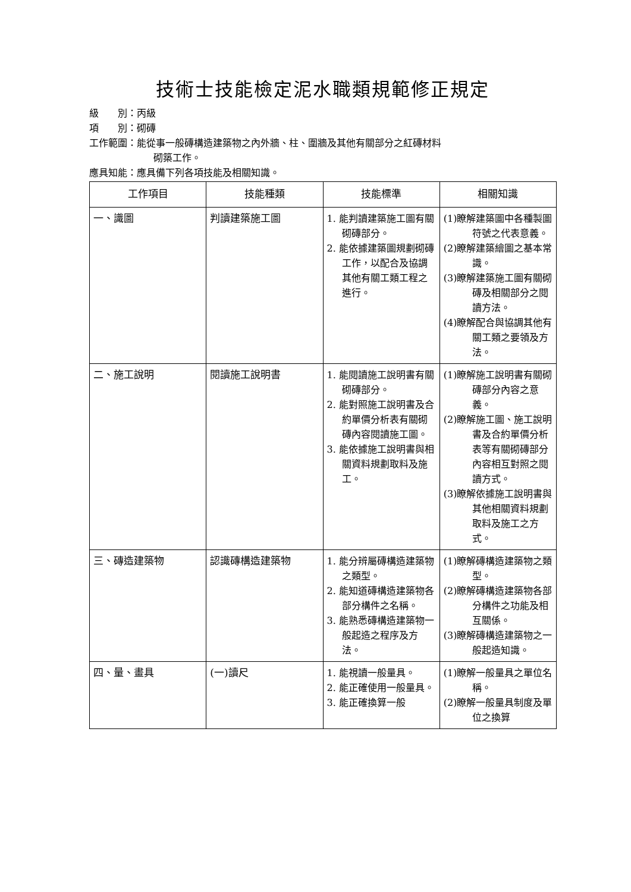技術士技能檢定泥水職類規範修正規定
級　　別：丙級
項　　別：砌磚
工作範圍：能從事一般磚構造建築物之內外牆、柱、圍牆及其他有關部分之紅磚材料
砌築工作。
應具知能：應具備下列各項技能及相關知識。
| 工作項目 | 技能種類 | 技能標準 | 相關知識 |
| --- | --- | --- | --- |
| 一、識圖 | 判讀建築施工圖 | 1. 能判讀建築施工圖有關砌磚部分。 2. 能依據建築圖規劃砌磚工作，以配合及協調其他有關工類工程之進行。 | (1)瞭解建築圖中各種製圖符號之代表意義。 (2)瞭解建築繪圖之基本常識。 (3)瞭解建築施工圖有關砌磚及相關部分之閱讀方法。 (4)瞭解配合與協調其他有關工類之要領及方法。 |
| 二、施工說明 | 閱讀施工說明書 | 1. 能閱讀施工說明書有關砌磚部分。 2. 能對照施工說明書及合約單價分析表有關砌磚內容閱讀施工圖。 3. 能依據施工說明書與相關資料規劃取料及施工。 | (1)瞭解施工說明書有關砌磚部分內容之意義。 (2)瞭解施工圖、施工說明書及合約單價分析表等有關砌磚部分內容相互對照之閱讀方式。 (3)瞭解依據施工說明書與其他相關資料規劃取料及施工之方式。 |
| 三、磚造建築物 | 認識磚構造建築物 | 1. 能分辨屬磚構造建築物之類型。 2. 能知道磚構造建築物各部分構件之名稱。 3. 能熟悉磚構造建築物一般起造之程序及方法。 | (1)瞭解磚構造建築物之類型。 (2)瞭解磚構造建築物各部分構件之功能及相互關係。 (3)瞭解磚構造建築物之一般起造知識。 |
| 四、量、畫具 | (一)讀尺 | 1. 能視讀一般量具。 2. 能正確使用一般量具。 3. 能正確換算一般 | (1)瞭解一般量具之單位名稱。 (2)瞭解一般量具制度及單位之換算 |